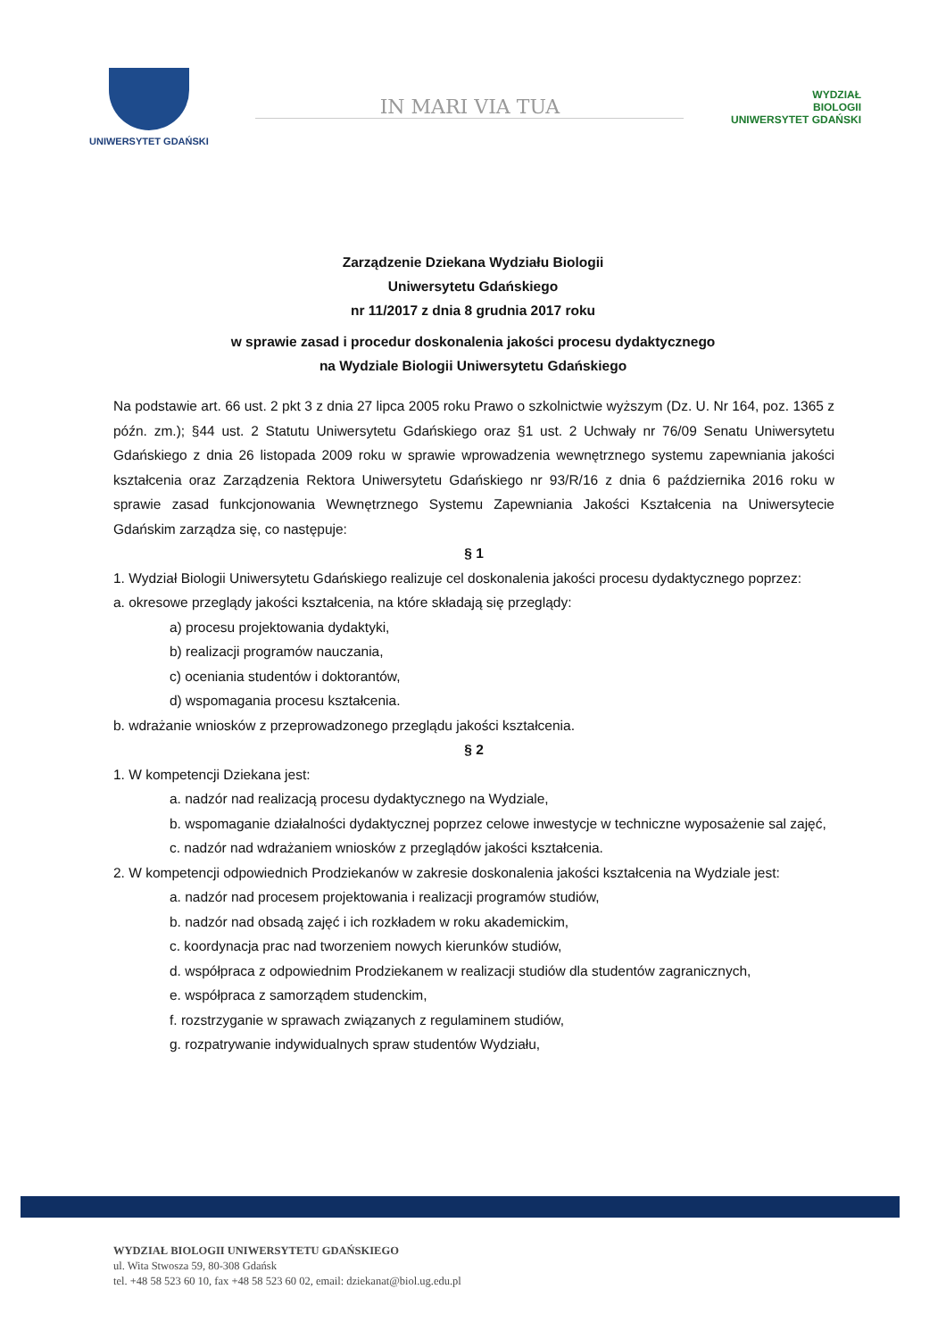UNIWERSYTET GDAŃSKI
IN MARI VIA TUA
WYDZIAŁ
BIOLOGII
UNIWERSYTET GDAŃSKI
Zarządzenie Dziekana Wydziału Biologii
Uniwersytetu Gdańskiego
nr 11/2017 z dnia 8 grudnia 2017 roku
w sprawie zasad i procedur doskonalenia jakości procesu dydaktycznego
na Wydziale Biologii Uniwersytetu Gdańskiego
Na podstawie art. 66 ust. 2 pkt 3 z dnia 27 lipca 2005 roku Prawo o szkolnictwie wyższym (Dz. U. Nr 164, poz. 1365 z późn. zm.); §44 ust. 2 Statutu Uniwersytetu Gdańskiego oraz §1 ust. 2 Uchwały nr 76/09 Senatu Uniwersytetu Gdańskiego z dnia 26 listopada 2009 roku w sprawie wprowadzenia wewnętrznego systemu zapewniania jakości kształcenia oraz Zarządzenia Rektora Uniwersytetu Gdańskiego nr 93/R/16 z dnia 6 października 2016 roku w sprawie zasad funkcjonowania Wewnętrznego Systemu Zapewniania Jakości Kształcenia na Uniwersytecie Gdańskim zarządza się, co następuje:
§ 1
1. Wydział Biologii Uniwersytetu Gdańskiego realizuje cel doskonalenia jakości procesu dydaktycznego poprzez:
a. okresowe przeglądy jakości kształcenia, na które składają się przeglądy:
a) procesu projektowania dydaktyki,
b) realizacji programów nauczania,
c) oceniania studentów i doktorantów,
d) wspomagania procesu kształcenia.
b. wdrażanie wniosków z przeprowadzonego przeglądu jakości kształcenia.
§ 2
1. W kompetencji Dziekana jest:
a. nadzór nad realizacją procesu dydaktycznego na Wydziale,
b. wspomaganie działalności dydaktycznej poprzez celowe inwestycje w techniczne wyposażenie sal zajęć,
c. nadzór nad wdrażaniem wniosków z przeglądów jakości kształcenia.
2. W kompetencji odpowiednich Prodziekanów w zakresie doskonalenia jakości kształcenia na Wydziale jest:
a. nadzór nad procesem projektowania i realizacji programów studiów,
b. nadzór nad obsadą zajęć i ich rozkładem w roku akademickim,
c. koordynacja prac nad tworzeniem nowych kierunków studiów,
d. współpraca z odpowiednim Prodziekanem w realizacji studiów dla studentów zagranicznych,
e. współpraca z samorządem studenckim,
f. rozstrzyganie w sprawach związanych z regulaminem studiów,
g. rozpatrywanie indywidualnych spraw studentów Wydziału,
WYDZIAŁ BIOLOGII UNIWERSYTETU GDAŃSKIEGO
ul. Wita Stwosza 59, 80-308 Gdańsk
tel. +48 58 523 60 10, fax +48 58 523 60 02, email: dziekanat@biol.ug.edu.pl